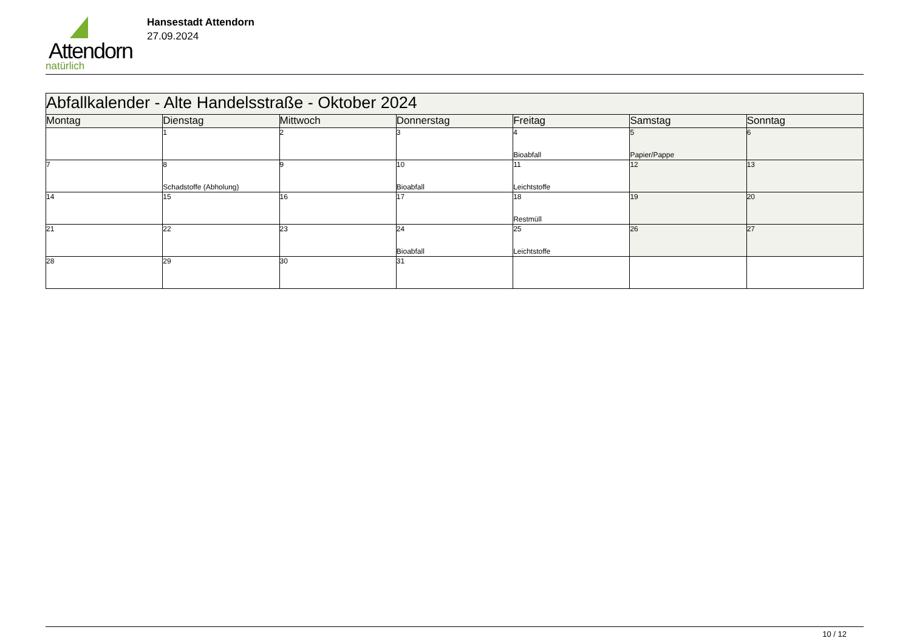Attendorn
natürlich
Hansestadt Attendorn
27.09.2024
| Abfallkalender - Alte Handelsstraße - Oktober 2024 | | | | | | |
| --- | --- | --- | --- | --- | --- | --- |
| Montag | Dienstag | Mittwoch | Donnerstag | Freitag | Samstag | Sonntag |
| | 1 | 2 | 3 | 4 Bioabfall | 5 Papier/Pappe | 6 |
| 7 | 8 Schadstoffe (Abholung) | 9 | 10 Bioabfall | 11 Leichtstoffe | 12 | 13 |
| 14 | 15 | 16 | 17 | 18 Restmüll | 19 | 20 |
| 21 | 22 | 23 | 24 Bioabfall | 25 Leichtstoffe | 26 | 27 |
| 28 | 29 | 30 | 31 | | | |
10 / 12